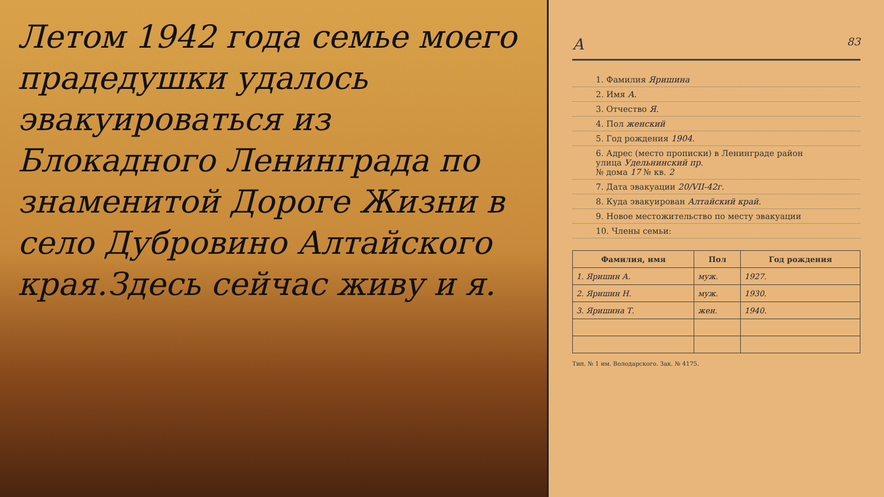Летом 1942 года семье моего прадедушки удалось эвакуироваться из Блокадного Ленинграда по знаменитой Дороге Жизни в село Дубровино Алтайского края.Здесь сейчас живу и я.
А 83
1. Фамилия Яришина
2. Имя А.
3. Отчество Я.
4. Пол женский
5. Год рождения 1904.
6. Адрес (место прописки) в Ленинграде район
улица Удельнинский пр.
№ дома 17 № кв. 2
7. Дата эвакуации 20/VII-42г.
8. Куда эвакуирован Алтайский край.
9. Новое местожительство по месту эвакуации
10. Члены семьи:
| Фамилия, имя | Пол | Год рождения |
| --- | --- | --- |
| 1. Яришин А. | муж. | 1927. |
| 2. Яришин Н. | муж. | 1930. |
| 3. Яришина Т. | жен. | 1940. |
Тип. № 1 им. Володарского. Зак. № 4175.